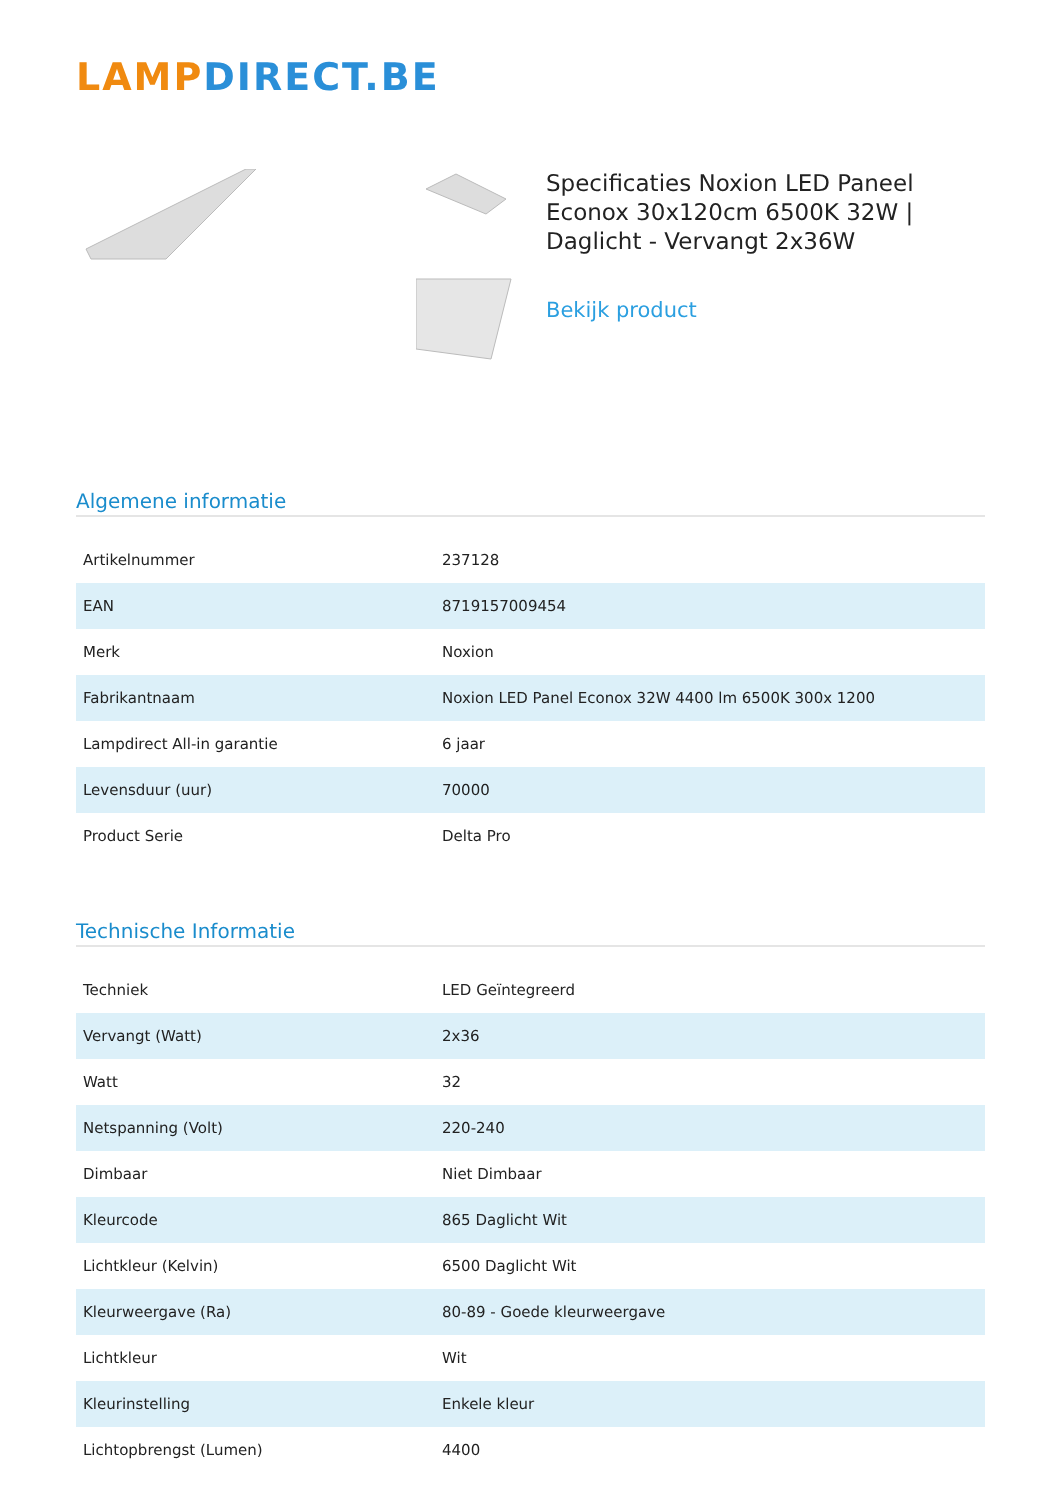LAMP DIRECT.BE
Specificaties Noxion LED Paneel Econox 30x120cm 6500K 32W | Daglicht - Vervangt 2x36W
Bekijk product
Algemene informatie
| Artikelnummer | 237128 |
| EAN | 8719157009454 |
| Merk | Noxion |
| Fabrikantnaam | Noxion LED Panel Econox 32W 4400 lm 6500K 300x 1200 |
| Lampdirect All-in garantie | 6 jaar |
| Levensduur (uur) | 70000 |
| Product Serie | Delta Pro |
Technische Informatie
| Techniek | LED Geïntegreerd |
| Vervangt (Watt) | 2x36 |
| Watt | 32 |
| Netspanning (Volt) | 220-240 |
| Dimbaar | Niet Dimbaar |
| Kleurcode | 865 Daglicht Wit |
| Lichtkleur (Kelvin) | 6500 Daglicht Wit |
| Kleurweergave (Ra) | 80-89 - Goede kleurweergave |
| Lichtkleur | Wit |
| Kleurinstelling | Enkele kleur |
| Lichtopbrengst (Lumen) | 4400 |